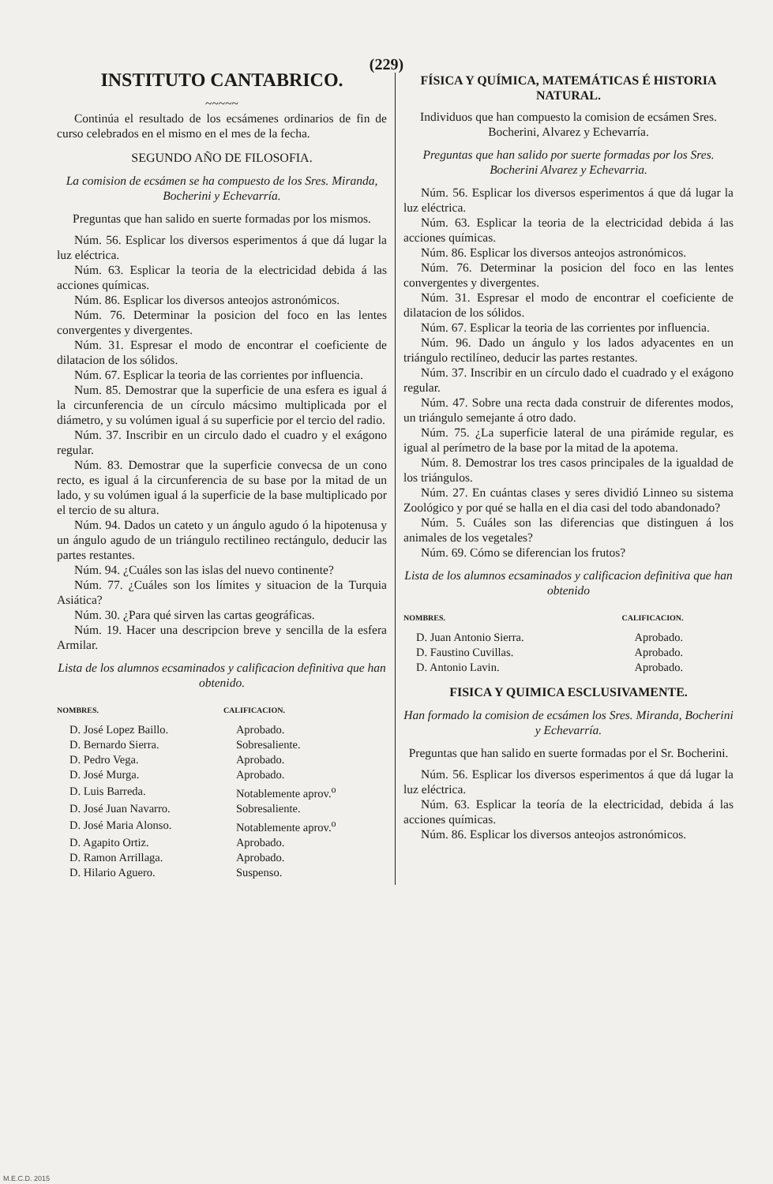(229)
INSTITUTO CANTABRICO.
~~~~~
Continúa el resultado de los ecsámenes ordinarios de fin de curso celebrados en el mismo en el mes de la fecha.
SEGUNDO AÑO DE FILOSOFIA.
La comision de ecsámen se ha compuesto de los Sres. Miranda, Bocherini y Echevarría.
Preguntas que han salido en suerte formadas por los mismos.
Núm. 56. Esplicar los diversos esperimentos á que dá lugar la luz eléctrica.
Núm. 63. Esplicar la teoria de la electricidad debida á las acciones químicas.
Núm. 86. Esplicar los diversos anteojos astronómicos.
Núm. 76. Determinar la posicion del foco en las lentes convergentes y divergentes.
Núm. 31. Espresar el modo de encontrar el coeficiente de dilatacion de los sólidos.
Núm. 67. Esplicar la teoria de las corrientes por influencia.
Num. 85. Demostrar que la superficie de una esfera es igual á la circunferencia de un círculo mácsimo multiplicada por el diámetro, y su volúmen igual á su superficie por el tercio del radio.
Núm. 37. Inscribir en un circulo dado el cuadro y el exágono regular.
Núm. 83. Demostrar que la superficie convecsa de un cono recto, es igual á la circunferencia de su base por la mitad de un lado, y su volúmen igual á la superficie de la base multiplicado por el tercio de su altura.
Núm. 94. Dados un cateto y un ángulo agudo ó la hipotenusa y un ángulo agudo de un triángulo rectilineo rectángulo, deducir las partes restantes.
Núm. 94. ¿Cuáles son las islas del nuevo continente?
Núm. 77. ¿Cuáles son los límites y situacion de la Turquia Asiática?
Núm. 30. ¿Para qué sirven las cartas geográficas.
Núm. 19. Hacer una descripcion breve y sencilla de la esfera Armilar.
Lista de los alumnos ecsaminados y calificacion definitiva que han obtenido.
| NOMBRES. | CALIFICACION. |
| --- | --- |
| D. José Lopez Baillo. | Aprobado. |
| D. Bernardo Sierra. | Sobresaliente. |
| D. Pedro Vega. | Aprobado. |
| D. José Murga. | Aprobado. |
| D. Luis Barreda. | Notablemente aprov.<sup>o</sup> |
| D. José Juan Navarro. | Sobresaliente. |
| D. José Maria Alonso. | Notablemente aprov.<sup>o</sup> |
| D. Agapito Ortiz. | Aprobado. |
| D. Ramon Arrillaga. | Aprobado. |
| D. Hilario Aguero. | Suspenso. |
FÍSICA Y QUÍMICA, MATEMÁTICAS É HISTORIA NATURAL.
Individuos que han compuesto la comision de ecsámen Sres. Bocherini, Alvarez y Echevarría.
Preguntas que han salido por suerte formadas por los Sres. Bocherini Alvarez y Echevarria.
Núm. 56. Esplicar los diversos esperimentos á que dá lugar la luz eléctrica.
Núm. 63. Esplicar la teoria de la electricidad debida á las acciones químicas.
Núm. 86. Esplicar los diversos anteojos astronómicos.
Núm. 76. Determinar la posicion del foco en las lentes convergentes y divergentes.
Núm. 31. Espresar el modo de encontrar el coeficiente de dilatacion de los sólidos.
Núm. 67. Esplicar la teoria de las corrientes por influencia.
Núm. 96. Dado un ángulo y los lados adyacentes en un triángulo rectilíneo, deducir las partes restantes.
Núm. 37. Inscribir en un círculo dado el cuadrado y el exágono regular.
Núm. 47. Sobre una recta dada construir de diferentes modos, un triángulo semejante á otro dado.
Núm. 75. ¿La superficie lateral de una pirámide regular, es igual al perímetro de la base por la mitad de la apotema.
Núm. 8. Demostrar los tres casos principales de la igualdad de los triángulos.
Núm. 27. En cuántas clases y seres dividió Linneo su sistema Zoológico y por qué se halla en el dia casi del todo abandonado?
Núm. 5. Cuáles son las diferencias que distinguen á los animales de los vegetales?
Núm. 69. Cómo se diferencian los frutos?
Lista de los alumnos ecsaminados y calificacion definitiva que han obtenido
| NOMBRES. | CALIFICACION. |
| --- | --- |
| D. Juan Antonio Sierra. | Aprobado. |
| D. Faustino Cuvillas. | Aprobado. |
| D. Antonio Lavin. | Aprobado. |
FISICA Y QUIMICA ESCLUSIVAMENTE.
Han formado la comision de ecsámen los Sres. Miranda, Bocherini y Echevarría.
Preguntas que han salido en suerte formadas por el Sr. Bocherini.
Núm. 56. Esplicar los diversos esperimentos á que dá lugar la luz eléctrica.
Núm. 63. Esplicar la teoría de la electricidad, debida á las acciones químicas.
Núm. 86. Esplicar los diversos anteojos astronómicos.
M.E.C.D. 2015